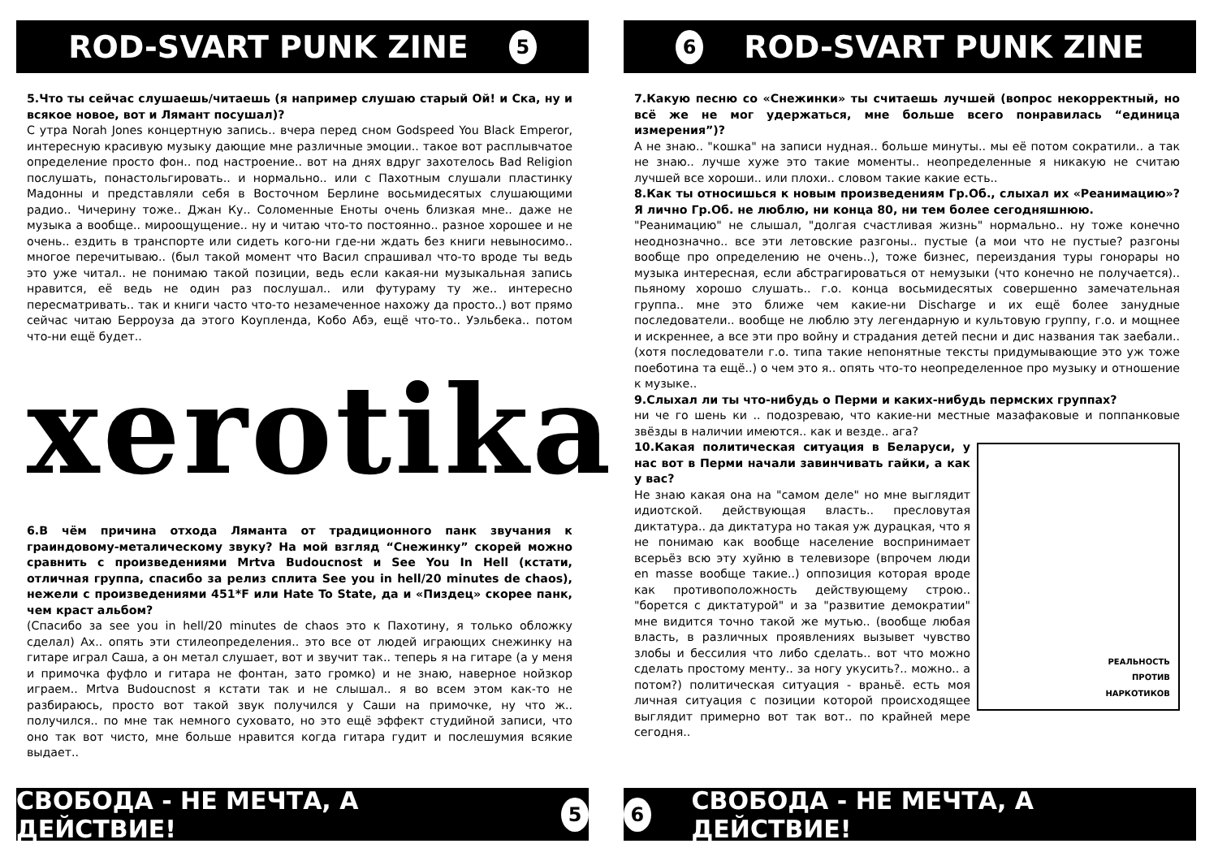ROD-SVART PUNK ZINE 5
5.Что ты сейчас слушаешь/читаешь (я например слушаю старый Ой! и Ска, ну и всякое новое, вот и Лямант посушал)?
С утра Norah Jones концертную запись.. вчера перед сном Godspeed You Black Emperor, интересную красивую музыку дающие мне различные эмоции.. такое вот расплывчатое определение просто фон.. под настроение.. вот на днях вдруг захотелось Bad Religion послушать, понастольгировать.. и нормально.. или с Пахотным слушали пластинку Мадонны и представляли себя в Восточном Берлине восьмидесятых слушающими радио.. Чичерину тоже.. Джан Ку.. Соломенные Еноты очень близкая мне.. даже не музыка а вообще.. мироощущение.. ну и читаю что-то постоянно.. разное хорошее и не очень.. ездить в транспорте или сидеть кого-ни где-ни ждать без книги невыносимо.. многое перечитываю.. (был такой момент что Васил спрашивал что-то вроде ты ведь это уже читал.. не понимаю такой позиции, ведь если какая-ни музыкальная запись нравится, её ведь не один раз послушал.. или футураму ту же.. интересно пересматривать.. так и книги часто что-то незамеченное нахожу да просто..) вот прямо сейчас читаю Берроуза да этого Коупленда, Кобо Абэ, ещё что-то.. Уэльбека.. потом что-ни ещё будет..
xerotika
6.В чём причина отхода Лямaнта от традиционного панк звучания к граиндовому-металическому звуку? На мой взгляд “Снежинку” скорей можно сравнить с произведениями Mrtva Budoucnost и See You In Hell (кстати, отличная группа, спасибо за релиз сплита See you in hell/20 minutes de chaos), нежели с произведениями 451*F или Hate To State, да и «Пиздец» скорее панк, чем краст альбом?
(Спасибо за see you in hell/20 minutes de chaos это к Пахотину, я только обложку сделал) Ах.. опять эти стилеопределения.. это все от людей играющих снежинку на гитаре играл Саша, а он метал слушает, вот и звучит так.. теперь я на гитаре (а у меня и примочка фуфло и гитара не фонтан, зато громко) и не знаю, наверное нойзкор играем.. Mrtva Budoucnost я кстати так и не слышал.. я во всем этом как-то не разбираюсь, просто вот такой звук получился у Саши на примочке, ну что ж.. получился.. по мне так немного суховато, но это ещё эффект студийной записи, что оно так вот чисто, мне больше нравится когда гитара гудит и послешумия всякие выдает..
СВОБОДА - НЕ МЕЧТА, А ДЕЙСТВИЕ! 5
6 ROD-SVART PUNK ZINE
7.Какую песню со «Снежинки» ты считаешь лучшей (вопрос некорректный, но всё же не мог удержаться, мне больше всего понравилась “единица измерения”)?
А не знаю.. "кошка" на записи нудная.. больше минуты.. мы её потом сократили.. а так не знаю.. лучше хуже это такие моменты.. неопределенные я никакую не считаю лучшей все хороши.. или плохи.. словом такие какие есть..
8.Как ты относишься к новым произведениям Гр.Об., слыхал их «Реанимацию»? Я лично Гр.Об. не люблю, ни конца 80, ни тем более сегодняшнюю.
"Реанимацию" не слышал, "долгая счастливая жизнь" нормально.. ну тоже конечно неоднозначно.. все эти летовские разгоны.. пустые (а мои что не пустые? разгоны вообще про определению не очень..), тоже бизнес, переиздания туры гонорары но музыка интересная, если абстрагироваться от немузыки (что конечно не получается).. пьяному хорошо слушать.. г.о. конца восьмидесятых совершенно замечательная группа.. мне это ближе чем какие-ни Discharge и их ещё более занудные последователи.. вообще не люблю эту легендарную и культовую группу, г.о. и мощнее и искреннее, а все эти про войну и страдания детей песни и дис названия так заебали.. (хотя последователи г.о. типа такие непонятные тексты придумывающие это уж тоже поеботина та ещё..) о чем это я.. опять что-то неопределенное про музыку и отношение к музыке..
9.Слыхал ли ты что-нибудь о Перми и каких-нибудь пермских группах?
ни че го шень ки .. подозреваю, что какие-ни местные мазафаковые и поппанковые звёзды в наличии имеются.. как и везде.. ага?
РЕАЛЬНОСТЬ
ПРОТИВ
НАРКОТИКОВ
10.Какая политическая ситуация в Беларуси, у нас вот в Перми начали завинчивать гайки, а как у вас?
Не знаю какая она на "самом деле" но мне выглядит идиотской. действующая власть.. пресловутая диктатура.. да диктатура но такая уж дурацкая, что я не понимаю как вообще население воспринимает всерьёз всю эту хуйню в телевизоре (впрочем люди en masse вообще такие..) оппозиция которая вроде как противоположность действующему строю.. "борется с диктатурой" и за "развитие демократии" мне видится точно такой же мутью.. (вообще любая власть, в различных проявлениях вызывет чувство злобы и бессилия что либо сделать.. вот что можно сделать простому менту.. за ногу укусить?.. можно.. а потом?) политическая ситуация - враньё. есть моя личная ситуация с позиции которой происходящее выглядит примерно вот так вот.. по крайней мере сегодня..
6 СВОБОДА - НЕ МЕЧТА, А ДЕЙСТВИЕ!